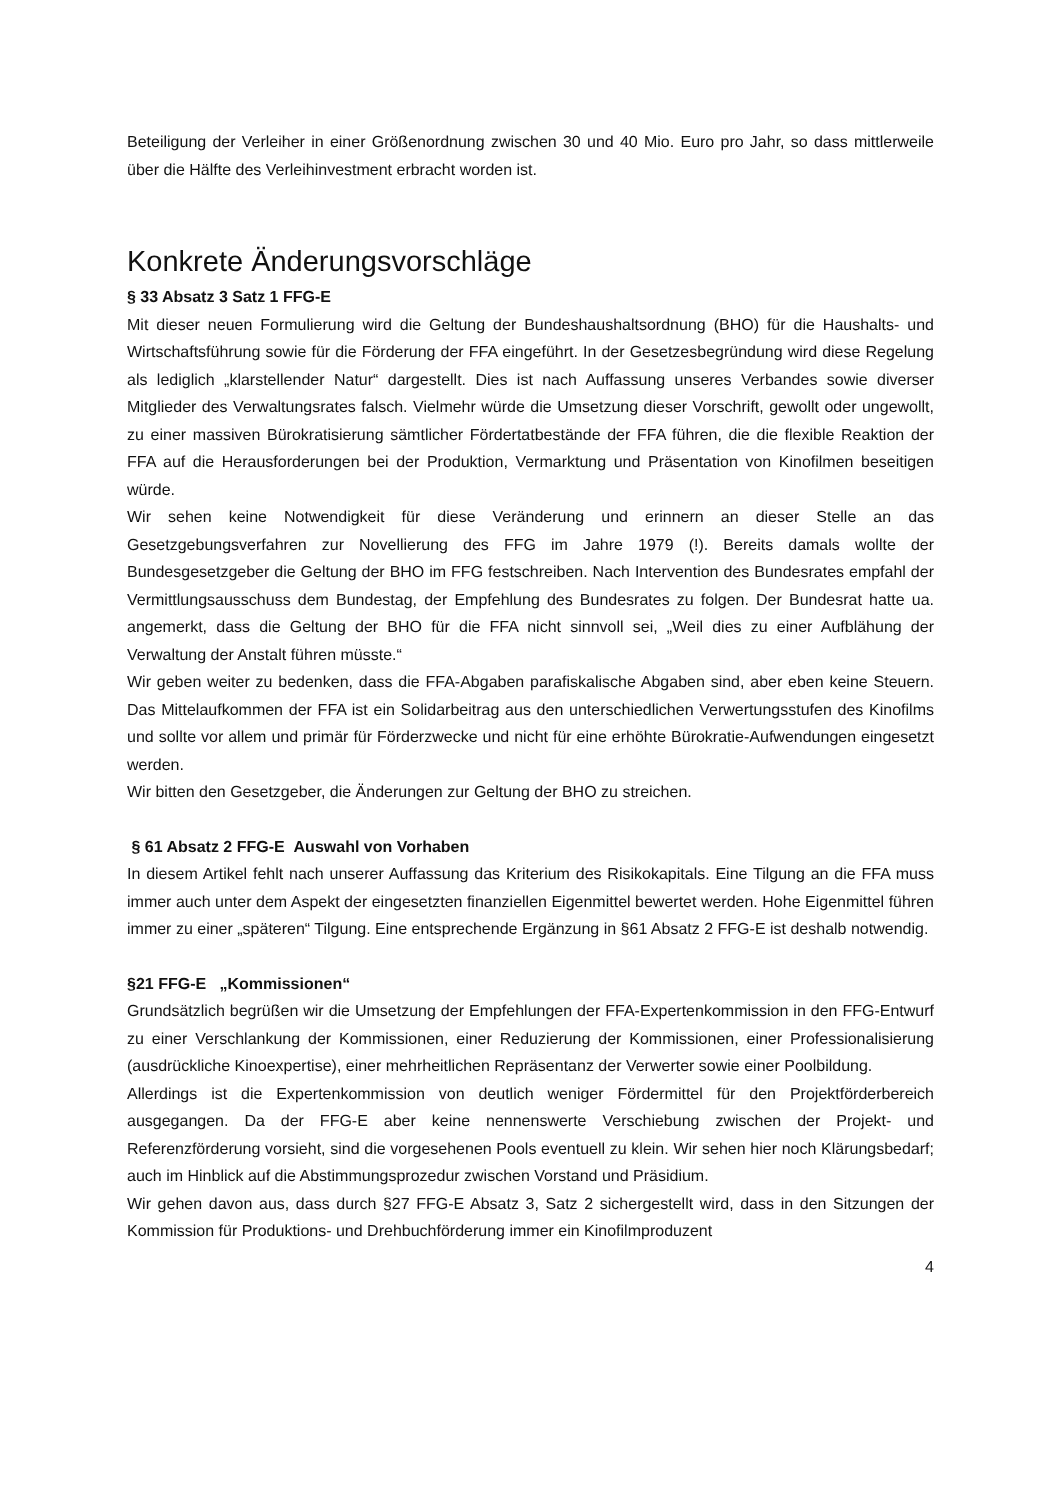Beteiligung der Verleiher in einer Größenordnung zwischen 30 und 40 Mio. Euro pro Jahr, so dass mittlerweile über die Hälfte des Verleihinvestment erbracht worden ist.
Konkrete Änderungsvorschläge
§ 33 Absatz 3 Satz 1 FFG-E
Mit dieser neuen Formulierung wird die Geltung der Bundeshaushaltsordnung (BHO) für die Haushalts- und Wirtschaftsführung sowie für die Förderung der FFA eingeführt. In der Gesetzesbegründung wird diese Regelung als lediglich „klarstellender Natur“ dargestellt. Dies ist nach Auffassung unseres Verbandes sowie diverser Mitglieder des Verwaltungsrates falsch. Vielmehr würde die Umsetzung dieser Vorschrift, gewollt oder ungewollt, zu einer massiven Bürokratisierung sämtlicher Fördertatbestände der FFA führen, die die flexible Reaktion der FFA auf die Herausforderungen bei der Produktion, Vermarktung und Präsentation von Kinofilmen beseitigen würde.
Wir sehen keine Notwendigkeit für diese Veränderung und erinnern an dieser Stelle an das Gesetzgebungsverfahren zur Novellierung des FFG im Jahre 1979 (!). Bereits damals wollte der Bundesgesetzgeber die Geltung der BHO im FFG festschreiben. Nach Intervention des Bundesrates empfahl der Vermittlungsausschuss dem Bundestag, der Empfehlung des Bundesrates zu folgen. Der Bundesrat hatte ua. angemerkt, dass die Geltung der BHO für die FFA nicht sinnvoll sei, „Weil dies zu einer Aufblähung der Verwaltung der Anstalt führen müsste.“
Wir geben weiter zu bedenken, dass die FFA-Abgaben parafiskalische Abgaben sind, aber eben keine Steuern. Das Mittelaufkommen der FFA ist ein Solidarbeitrag aus den unterschiedlichen Verwertungsstufen des Kinofilms und sollte vor allem und primär für Förderzwecke und nicht für eine erhöhte Bürokratie-Aufwendungen eingesetzt werden.
Wir bitten den Gesetzgeber, die Änderungen zur Geltung der BHO zu streichen.
§ 61 Absatz 2 FFG-E Auswahl von Vorhaben
In diesem Artikel fehlt nach unserer Auffassung das Kriterium des Risikokapitals. Eine Tilgung an die FFA muss immer auch unter dem Aspekt der eingesetzten finanziellen Eigenmittel bewertet werden. Hohe Eigenmittel führen immer zu einer „späteren“ Tilgung. Eine entsprechende Ergänzung in §61 Absatz 2 FFG-E ist deshalb notwendig.
§21 FFG-E „Kommissionen“
Grundsätzlich begrüßen wir die Umsetzung der Empfehlungen der FFA-Expertenkommission in den FFG-Entwurf zu einer Verschlankung der Kommissionen, einer Reduzierung der Kommissionen, einer Professionalisierung (ausdrückliche Kinoexpertise), einer mehrheitlichen Repräsentanz der Verwerter sowie einer Poolbildung.
Allerdings ist die Expertenkommission von deutlich weniger Fördermittel für den Projektförderbereich ausgegangen. Da der FFG-E aber keine nennenswerte Verschiebung zwischen der Projekt- und Referenzförderung vorsieht, sind die vorgesehenen Pools eventuell zu klein. Wir sehen hier noch Klärungsbedarf; auch im Hinblick auf die Abstimmungsprozedur zwischen Vorstand und Präsidium.
Wir gehen davon aus, dass durch §27 FFG-E Absatz 3, Satz 2 sichergestellt wird, dass in den Sitzungen der Kommission für Produktions- und Drehbuchförderung immer ein Kinofilmproduzent
4